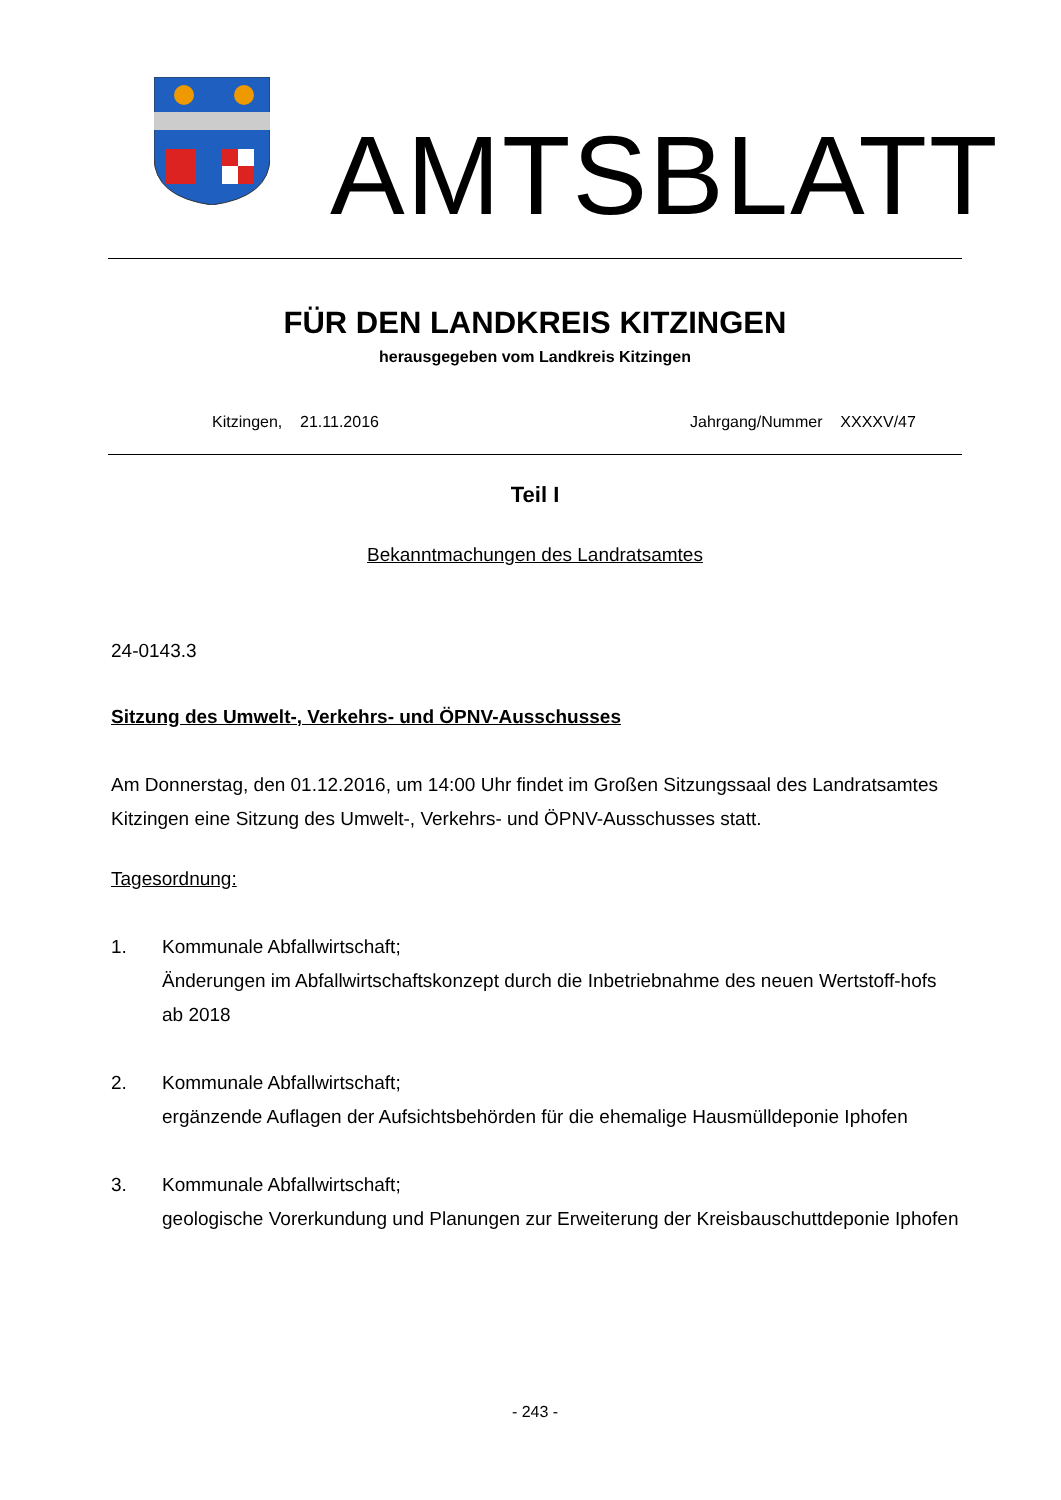AMTSBLATT
FÜR DEN LANDKREIS KITZINGEN
herausgegeben vom Landkreis Kitzingen
Kitzingen, 21.11.2016 Jahrgang/Nummer XXXXV/47
Teil I
Bekanntmachungen des Landratsamtes
24-0143.3
Sitzung des Umwelt-, Verkehrs- und ÖPNV-Ausschusses
Am Donnerstag, den 01.12.2016, um 14:00 Uhr findet im Großen Sitzungssaal des Landratsamtes Kitzingen eine Sitzung des Umwelt-, Verkehrs- und ÖPNV-Ausschusses statt.
Tagesordnung:
1. Kommunale Abfallwirtschaft;
Änderungen im Abfallwirtschaftskonzept durch die Inbetriebnahme des neuen Wertstoff-hofs ab 2018
2. Kommunale Abfallwirtschaft;
ergänzende Auflagen der Aufsichtsbehörden für die ehemalige Hausmülldeponie Iphofen
3. Kommunale Abfallwirtschaft;
geologische Vorerkundung und Planungen zur Erweiterung der Kreisbauschuttdeponie Iphofen
- 243 -